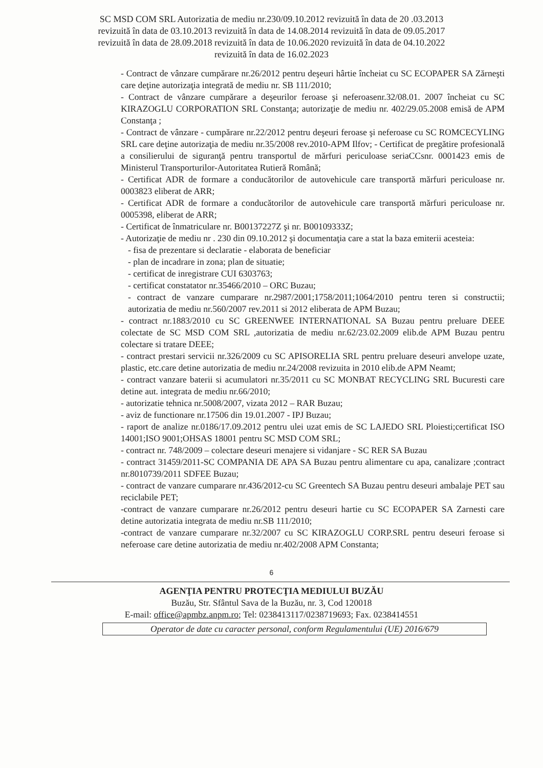SC MSD COM SRL Autorizatia de mediu nr.230/09.10.2012 revizuită în data de 20 .03.2013
revizuită în data de 03.10.2013 revizuită în data de 14.08.2014 revizuită în data de 09.05.2017
revizuită în data de 28.09.2018 revizuită în data de 10.06.2020 revizuită în data de 04.10.2022
revizuită în data de 16.02.2023
- Contract de vânzare cumpărare nr.26/2012 pentru deşeuri hârtie încheiat cu SC ECOPAPER SA Zărneşti care deţine autorizaţia integrată de mediu nr. SB 111/2010;
- Contract de vânzare cumpărare a deşeurilor feroase şi neferoasenr.32/08.01. 2007 încheiat cu SC KIRAZOGLU CORPORATION SRL Constanţa; autorizaţie de mediu nr. 402/29.05.2008 emisă de APM Constanţa ;
- Contract de vânzare - cumpărare nr.22/2012 pentru deşeuri feroase şi neferoase cu SC ROMCECYLING SRL care deţine autorizaţia de mediu nr.35/2008 rev.2010-APM Ilfov; - Certificat de pregătire profesională a consilierului de siguranţă pentru transportul de mărfuri periculoase seriaCCsnr. 0001423 emis de Ministerul Transporturilor-Autoritatea Rutieră Română;
- Certificat ADR de formare a conducătorilor de autovehicule care transportă mărfuri periculoase nr. 0003823 eliberat de ARR;
- Certificat ADR de formare a conducătorilor de autovehicule care transportă mărfuri periculoase nr. 0005398, eliberat de ARR;
- Certificat de înmatriculare nr. B00137227Z şi nr. B00109333Z;
- Autorizaţie de mediu nr . 230 din 09.10.2012 şi documentaţia care a stat la baza emiterii acesteia:
- fisa de prezentare si declaratie - elaborata de beneficiar
- plan de incadrare in zona; plan de situatie;
- certificat de inregistrare CUI 6303763;
- certificat constatator nr.35466/2010 – ORC Buzau;
- contract de vanzare cumparare nr.2987/2001;1758/2011;1064/2010 pentru teren si constructii; autorizatia de mediu nr.560/2007 rev.2011 si 2012 eliberata de APM Buzau;
- contract nr.1883/2010 cu SC GREENWEE INTERNATIONAL SA Buzau pentru preluare DEEE colectate de SC MSD COM SRL ,autorizatia de mediu nr.62/23.02.2009 elib.de APM Buzau pentru colectare si tratare DEEE;
- contract prestari servicii nr.326/2009 cu SC APISORELIA SRL pentru preluare deseuri anvelope uzate, plastic, etc.care detine autorizatia de mediu nr.24/2008 revizuita in 2010 elib.de APM Neamt;
- contract vanzare baterii si acumulatori nr.35/2011 cu SC MONBAT RECYCLING SRL Bucuresti care detine aut. integrata de mediu nr.66/2010;
- autorizatie tehnica nr.5008/2007, vizata 2012 – RAR Buzau;
- aviz de functionare nr.17506 din 19.01.2007 - IPJ Buzau;
- raport de analize nr.0186/17.09.2012 pentru ulei uzat emis de SC LAJEDO SRL Ploiesti;certificat ISO 14001;ISO 9001;OHSAS 18001 pentru SC MSD COM SRL;
- contract nr. 748/2009 – colectare deseuri menajere si vidanjare - SC RER SA Buzau
- contract 31459/2011-SC COMPANIA DE APA SA Buzau pentru alimentare cu apa, canalizare ;contract nr.8010739/2011 SDFEE Buzau;
- contract de vanzare cumparare nr.436/2012-cu SC Greentech SA Buzau pentru deseuri ambalaje PET sau reciclabile PET;
-contract de vanzare cumparare nr.26/2012 pentru deseuri hartie cu SC ECOPAPER SA Zarnesti care detine autorizatia integrata de mediu nr.SB 111/2010;
-contract de vanzare cumparare nr.32/2007 cu SC KIRAZOGLU CORP.SRL pentru deseuri feroase si neferoase care detine autorizatia de mediu nr.402/2008 APM Constanta;
6
AGENŢIA PENTRU PROTECŢIA MEDIULUI BUZĂU
Buzău, Str. Sfântul Sava de la Buzău, nr. 3, Cod 120018
E-mail: office@apmbz.anpm.ro; Tel: 0238413117/0238719693; Fax. 0238414551
Operator de date cu caracter personal, conform Regulamentului (UE) 2016/679